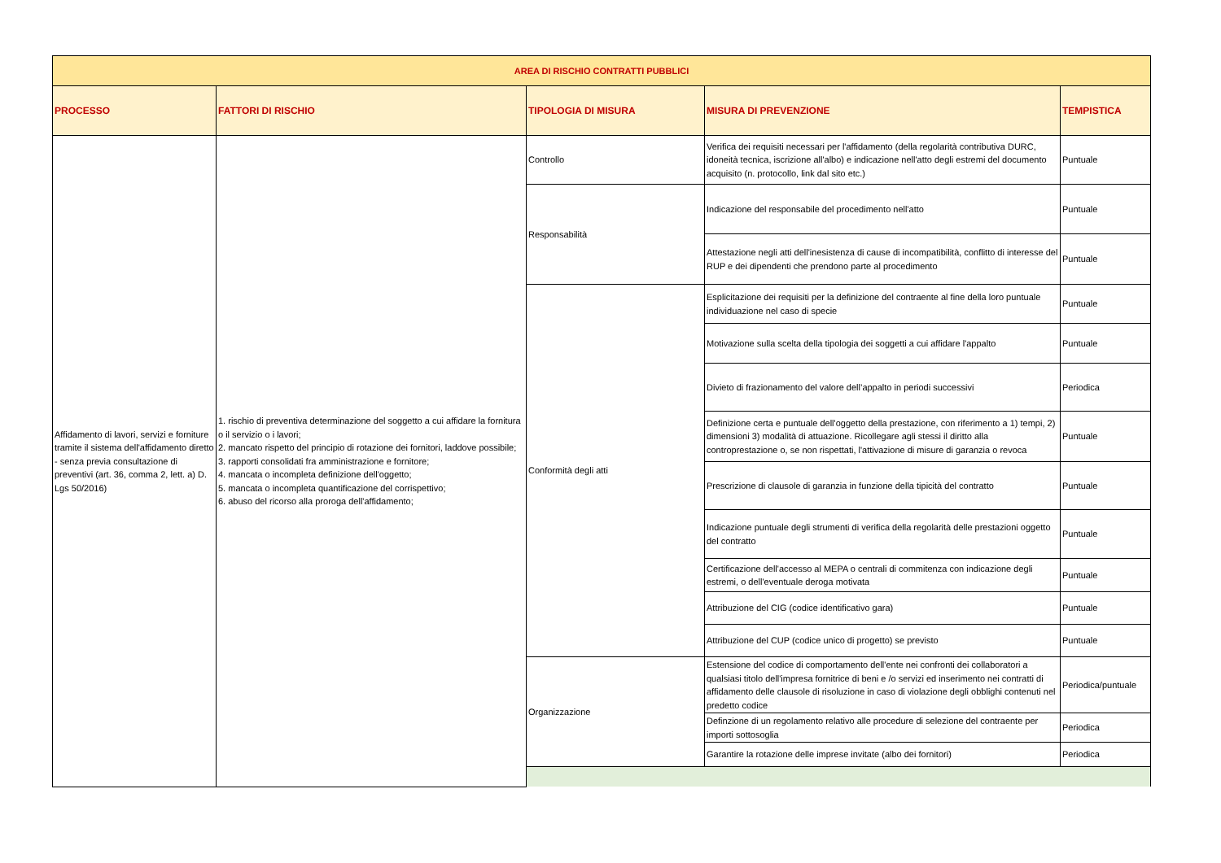| AREA DI RISCHIO CONTRATTI PUBBLICI | | | | |
| PROCESSO | FATTORI DI RISCHIO | TIPOLOGIA DI MISURA | MISURA DI PREVENZIONE | TEMPISTICA |
| Affidamento di lavori, servizi e forniture tramite il sistema dell'affidamento diretto - senza previa consultazione di preventivi (art. 36, comma 2, lett. a) D. Lgs 50/2016) | 1. rischio di preventiva determinazione del soggetto a cui affidare la fornitura o il servizio o i lavori; 2. mancato rispetto del principio di rotazione dei fornitori, laddove possibile; 3. rapporti consolidati fra amministrazione e fornitore; 4. mancata o incompleta definizione dell'oggetto; 5. mancata o incompleta quantificazione del corrispettivo; 6. abuso del ricorso alla proroga dell'affidamento; | Controllo | Verifica dei requisiti necessari per l'affidamento (della regolarità contributiva DURC, idoneità tecnica, iscrizione all'albo) e indicazione nell'atto degli estremi del documento acquisito (n. protocollo, link dal sito etc.) | Puntuale |
| | | Responsabilità | Indicazione del responsabile del procedimento nell'atto | Puntuale |
| | | | Attestazione negli atti dell'inesistenza di cause di incompatibilità, conflitto di interesse del RUP e dei dipendenti che prendono parte al procedimento | Puntuale |
| | | Conformità degli atti | Esplicitazione dei requisiti per la definizione del contraente al fine della loro puntuale individuazione nel caso di specie | Puntuale |
| | | | Motivazione sulla scelta della tipologia dei soggetti a cui affidare l'appalto | Puntuale |
| | | | Divieto di frazionamento del valore dell’appalto in periodi successivi | Periodica |
| | | | Definizione certa e puntuale dell'oggetto della prestazione, con riferimento a 1) tempi, 2) dimensioni 3) modalità di attuazione. Ricollegare agli stessi il diritto alla controprestazione o, se non rispettati, l'attivazione di misure di garanzia o revoca | Puntuale |
| | | | Prescrizione di clausole di garanzia in funzione della tipicità del contratto | Puntuale |
| | | | Indicazione puntuale degli strumenti di verifica della regolarità delle prestazioni oggetto del contratto | Puntuale |
| | | | Certificazione dell'accesso al MEPA o centrali di commitenza con indicazione degli estremi, o dell'eventuale deroga motivata | Puntuale |
| | | | Attribuzione del CIG (codice identificativo gara) | Puntuale |
| | | | Attribuzione del CUP (codice unico di progetto) se previsto | Puntuale |
| | | Organizzazione | Estensione del codice di comportamento dell'ente nei confronti dei collaboratori a qualsiasi titolo dell'impresa fornitrice di beni e /o servizi ed inserimento nei contratti di affidamento delle clausole di risoluzione in caso di violazione degli obblighi contenuti nel predetto codice | Periodica/puntuale |
| | | | Definzione di un regolamento relativo alle procedure di selezione del contraente per importi sottosoglia | Periodica |
| | | | Garantire la rotazione delle imprese invitate (albo dei fornitori) | Periodica |